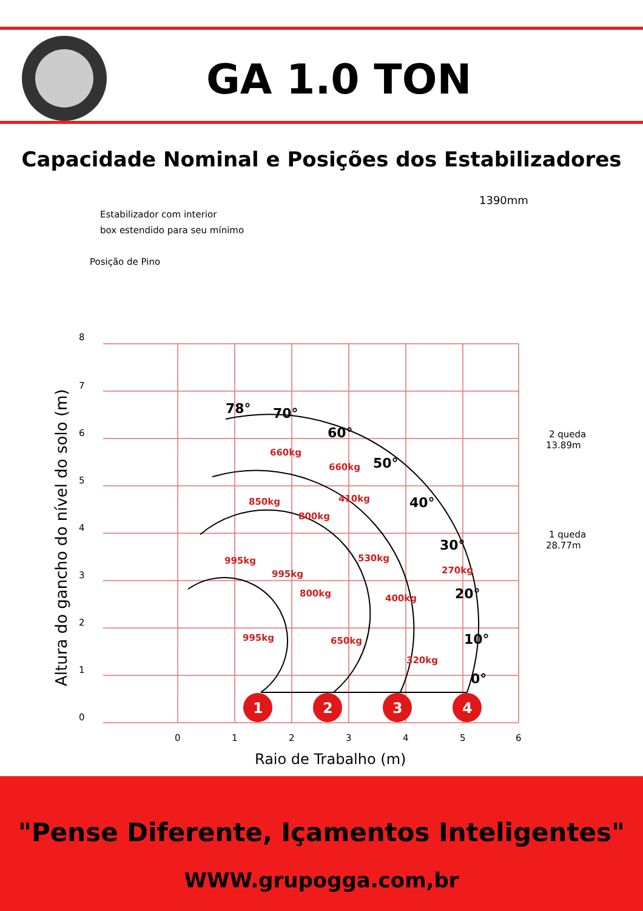GA 1.0 TON
Capacidade Nominal e Posições dos Estabilizadores
8
7
6
5
4
3
2
1
0
0
1
2
3
4
5
6
Raio de Trabalho (m)
Altura do gancho do nível do solo (m)
Estabilizador com interior
box estendido para seu mínimo
Posição de Pino
1390mm
78°
70°
60°
50°
40°
30°
20°
10°
0°
660kg
660kg
850kg
800kg
410kg
995kg
995kg
800kg
530kg
270kg
400kg
995kg
650kg
320kg
2 queda
13.89m
1 queda
28.77m
1
2
3
4
"Pense Diferente, Içamentos Inteligentes"
WWW.grupogga.com,br